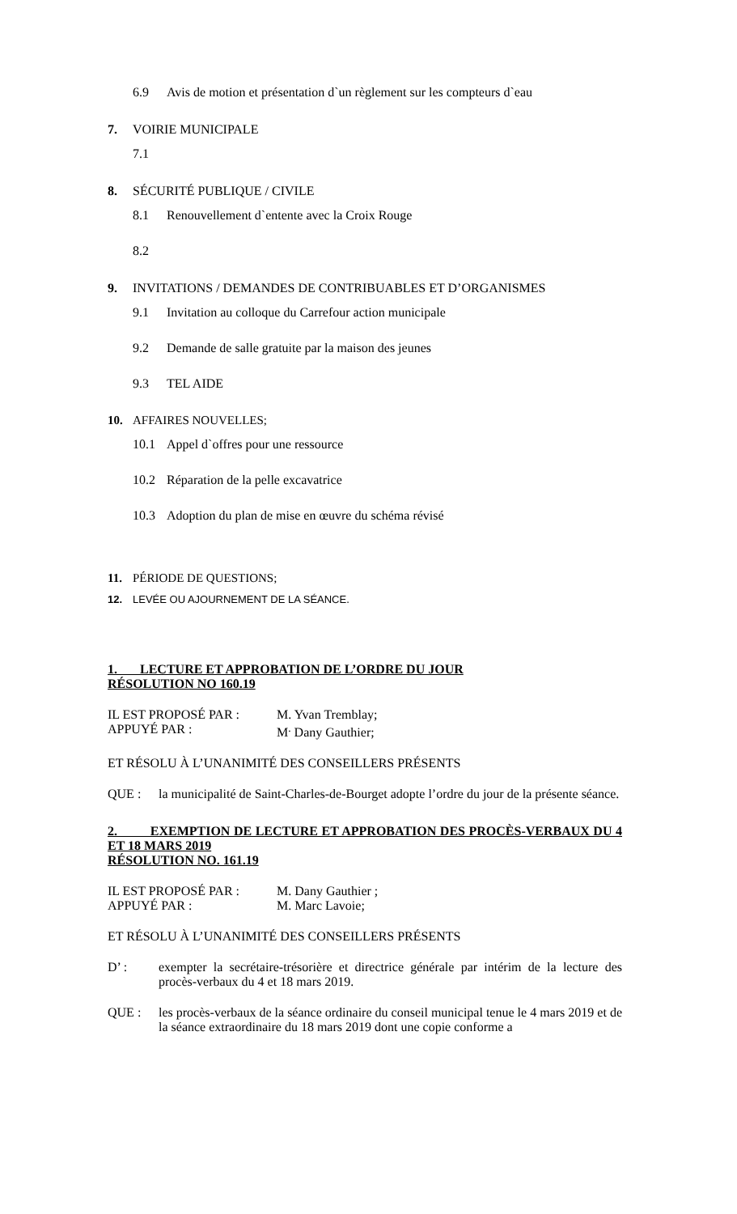6.9 Avis de motion et présentation d`un règlement sur les compteurs d`eau
7. VOIRIE MUNICIPALE
7.1
8. SÉCURITÉ PUBLIQUE / CIVILE
8.1 Renouvellement d`entente avec la Croix Rouge
8.2
9. INVITATIONS / DEMANDES DE CONTRIBUABLES ET D’ORGANISMES
9.1 Invitation au colloque du Carrefour action municipale
9.2 Demande de salle gratuite par la maison des jeunes
9.3 TEL AIDE
10. AFFAIRES NOUVELLES;
10.1 Appel d`offres pour une ressource
10.2 Réparation de la pelle excavatrice
10.3 Adoption du plan de mise en œuvre du schéma révisé
11. PÉRIODE DE QUESTIONS;
12. LEVÉE OU AJOURNEMENT DE LA SÉANCE.
1. LECTURE ET APPROBATION DE L’ORDRE DU JOUR
RÉSOLUTION NO 160.19
IL EST PROPOSÉ PAR : M. Yvan Tremblay;
APPUYÉ PAR : M<sup>.</sup> Dany Gauthier;
ET RÉSOLU À L’UNANIMITÉ DES CONSEILLERS PRÉSENTS
QUE : la municipalité de Saint-Charles-de-Bourget adopte l’ordre du jour de la présente séance.
2. EXEMPTION DE LECTURE ET APPROBATION DES PROCÈS-VERBAUX DU 4 ET 18 MARS 2019
RÉSOLUTION NO. 161.19
IL EST PROPOSÉ PAR : M. Dany Gauthier ;
APPUYÉ PAR : M. Marc Lavoie;
ET RÉSOLU À L’UNANIMITÉ DES CONSEILLERS PRÉSENTS
D’ : exempter la secrétaire-trésorière et directrice générale par intérim de la lecture des procès-verbaux du 4 et 18 mars 2019.
QUE : les procès-verbaux de la séance ordinaire du conseil municipal tenue le 4 mars 2019 et de la séance extraordinaire du 18 mars 2019 dont une copie conforme a